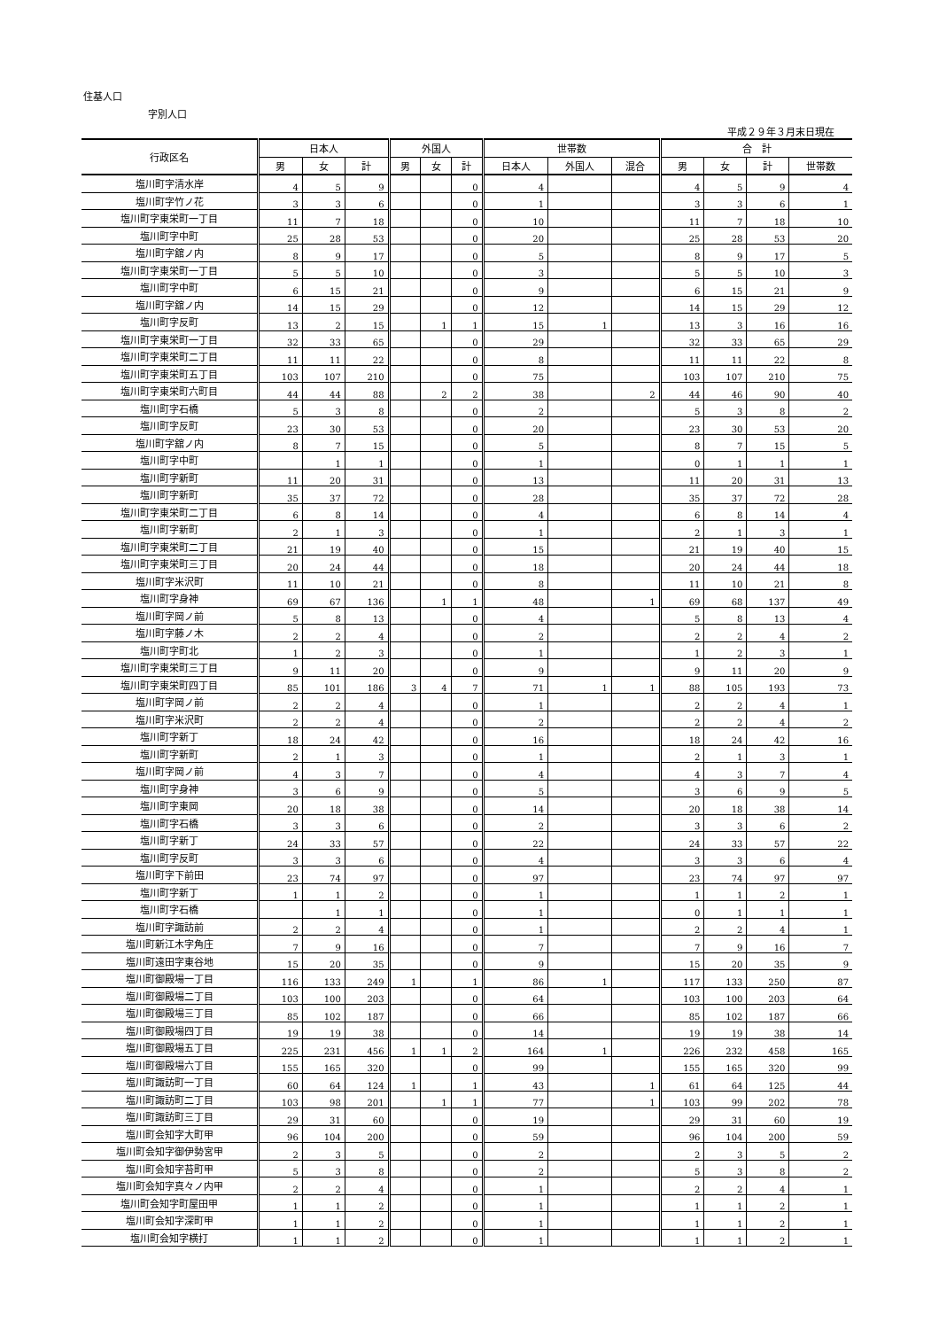住基人口
字別人口
平成２９年３月末日現在
| 行政区名 | 日本人 | | | 外国人 | | | 世帯数 | | | 合 計 | | | |
| --- | --- | --- | --- | --- | --- | --- | --- | --- | --- | --- | --- | --- | --- |
| | 男 | 女 | 計 | 男 | 女 | 計 | 日本人 | 外国人 | 混合 | 男 | 女 | 計 | 世帯数 |
| 塩川町字清水岸 | 4 | 5 | 9 | | | 0 | 4 | | | 4 | 5 | 9 | 4 |
| 塩川町字竹ノ花 | 3 | 3 | 6 | | | 0 | 1 | | | 3 | 3 | 6 | 1 |
| 塩川町字東栄町一丁目 | 11 | 7 | 18 | | | 0 | 10 | | | 11 | 7 | 18 | 10 |
| 塩川町字中町 | 25 | 28 | 53 | | | 0 | 20 | | | 25 | 28 | 53 | 20 |
| 塩川町字舘ノ内 | 8 | 9 | 17 | | | 0 | 5 | | | 8 | 9 | 17 | 5 |
| 塩川町字東栄町一丁目 | 5 | 5 | 10 | | | 0 | 3 | | | 5 | 5 | 10 | 3 |
| 塩川町字中町 | 6 | 15 | 21 | | | 0 | 9 | | | 6 | 15 | 21 | 9 |
| 塩川町字舘ノ内 | 14 | 15 | 29 | | | 0 | 12 | | | 14 | 15 | 29 | 12 |
| 塩川町字反町 | 13 | 2 | 15 | | 1 | 1 | 15 | 1 | | 13 | 3 | 16 | 16 |
| 塩川町字東栄町一丁目 | 32 | 33 | 65 | | | 0 | 29 | | | 32 | 33 | 65 | 29 |
| 塩川町字東栄町二丁目 | 11 | 11 | 22 | | | 0 | 8 | | | 11 | 11 | 22 | 8 |
| 塩川町字東栄町五丁目 | 103 | 107 | 210 | | | 0 | 75 | | | 103 | 107 | 210 | 75 |
| 塩川町字東栄町六町目 | 44 | 44 | 88 | | 2 | 2 | 38 | | 2 | 44 | 46 | 90 | 40 |
| 塩川町字石橋 | 5 | 3 | 8 | | | 0 | 2 | | | 5 | 3 | 8 | 2 |
| 塩川町字反町 | 23 | 30 | 53 | | | 0 | 20 | | | 23 | 30 | 53 | 20 |
| 塩川町字舘ノ内 | 8 | 7 | 15 | | | 0 | 5 | | | 8 | 7 | 15 | 5 |
| 塩川町字中町 | | 1 | 1 | | | 0 | 1 | | | 0 | 1 | 1 | 1 |
| 塩川町字新町 | 11 | 20 | 31 | | | 0 | 13 | | | 11 | 20 | 31 | 13 |
| 塩川町字新町 | 35 | 37 | 72 | | | 0 | 28 | | | 35 | 37 | 72 | 28 |
| 塩川町字東栄町二丁目 | 6 | 8 | 14 | | | 0 | 4 | | | 6 | 8 | 14 | 4 |
| 塩川町字新町 | 2 | 1 | 3 | | | 0 | 1 | | | 2 | 1 | 3 | 1 |
| 塩川町字東栄町二丁目 | 21 | 19 | 40 | | | 0 | 15 | | | 21 | 19 | 40 | 15 |
| 塩川町字東栄町三丁目 | 20 | 24 | 44 | | | 0 | 18 | | | 20 | 24 | 44 | 18 |
| 塩川町字米沢町 | 11 | 10 | 21 | | | 0 | 8 | | | 11 | 10 | 21 | 8 |
| 塩川町字身神 | 69 | 67 | 136 | | 1 | 1 | 48 | | 1 | 69 | 68 | 137 | 49 |
| 塩川町字岡ノ前 | 5 | 8 | 13 | | | 0 | 4 | | | 5 | 8 | 13 | 4 |
| 塩川町字藤ノ木 | 2 | 2 | 4 | | | 0 | 2 | | | 2 | 2 | 4 | 2 |
| 塩川町字町北 | 1 | 2 | 3 | | | 0 | 1 | | | 1 | 2 | 3 | 1 |
| 塩川町字東栄町三丁目 | 9 | 11 | 20 | | | 0 | 9 | | | 9 | 11 | 20 | 9 |
| 塩川町字東栄町四丁目 | 85 | 101 | 186 | 3 | 4 | 7 | 71 | 1 | 1 | 88 | 105 | 193 | 73 |
| 塩川町字岡ノ前 | 2 | 2 | 4 | | | 0 | 1 | | | 2 | 2 | 4 | 1 |
| 塩川町字米沢町 | 2 | 2 | 4 | | | 0 | 2 | | | 2 | 2 | 4 | 2 |
| 塩川町字新丁 | 18 | 24 | 42 | | | 0 | 16 | | | 18 | 24 | 42 | 16 |
| 塩川町字新町 | 2 | 1 | 3 | | | 0 | 1 | | | 2 | 1 | 3 | 1 |
| 塩川町字岡ノ前 | 4 | 3 | 7 | | | 0 | 4 | | | 4 | 3 | 7 | 4 |
| 塩川町字身神 | 3 | 6 | 9 | | | 0 | 5 | | | 3 | 6 | 9 | 5 |
| 塩川町字東岡 | 20 | 18 | 38 | | | 0 | 14 | | | 20 | 18 | 38 | 14 |
| 塩川町字石橋 | 3 | 3 | 6 | | | 0 | 2 | | | 3 | 3 | 6 | 2 |
| 塩川町字新丁 | 24 | 33 | 57 | | | 0 | 22 | | | 24 | 33 | 57 | 22 |
| 塩川町字反町 | 3 | 3 | 6 | | | 0 | 4 | | | 3 | 3 | 6 | 4 |
| 塩川町字下前田 | 23 | 74 | 97 | | | 0 | 97 | | | 23 | 74 | 97 | 97 |
| 塩川町字新丁 | 1 | 1 | 2 | | | 0 | 1 | | | 1 | 1 | 2 | 1 |
| 塩川町字石橋 | | 1 | 1 | | | 0 | 1 | | | 0 | 1 | 1 | 1 |
| 塩川町字諏訪前 | 2 | 2 | 4 | | | 0 | 1 | | | 2 | 2 | 4 | 1 |
| 塩川町新江木字角庄 | 7 | 9 | 16 | | | 0 | 7 | | | 7 | 9 | 16 | 7 |
| 塩川町遠田字東谷地 | 15 | 20 | 35 | | | 0 | 9 | | | 15 | 20 | 35 | 9 |
| 塩川町御殿場一丁目 | 116 | 133 | 249 | 1 | | 1 | 86 | 1 | | 117 | 133 | 250 | 87 |
| 塩川町御殿場二丁目 | 103 | 100 | 203 | | | 0 | 64 | | | 103 | 100 | 203 | 64 |
| 塩川町御殿場三丁目 | 85 | 102 | 187 | | | 0 | 66 | | | 85 | 102 | 187 | 66 |
| 塩川町御殿場四丁目 | 19 | 19 | 38 | | | 0 | 14 | | | 19 | 19 | 38 | 14 |
| 塩川町御殿場五丁目 | 225 | 231 | 456 | 1 | 1 | 2 | 164 | 1 | | 226 | 232 | 458 | 165 |
| 塩川町御殿場六丁目 | 155 | 165 | 320 | | | 0 | 99 | | | 155 | 165 | 320 | 99 |
| 塩川町諏訪町一丁目 | 60 | 64 | 124 | 1 | | 1 | 43 | | 1 | 61 | 64 | 125 | 44 |
| 塩川町諏訪町二丁目 | 103 | 98 | 201 | | 1 | 1 | 77 | | 1 | 103 | 99 | 202 | 78 |
| 塩川町諏訪町三丁目 | 29 | 31 | 60 | | | 0 | 19 | | | 29 | 31 | 60 | 19 |
| 塩川町会知字大町甲 | 96 | 104 | 200 | | | 0 | 59 | | | 96 | 104 | 200 | 59 |
| 塩川町会知字御伊勢宮甲 | 2 | 3 | 5 | | | 0 | 2 | | | 2 | 3 | 5 | 2 |
| 塩川町会知字苔町甲 | 5 | 3 | 8 | | | 0 | 2 | | | 5 | 3 | 8 | 2 |
| 塩川町会知字真々ノ内甲 | 2 | 2 | 4 | | | 0 | 1 | | | 2 | 2 | 4 | 1 |
| 塩川町会知字町屋田甲 | 1 | 1 | 2 | | | 0 | 1 | | | 1 | 1 | 2 | 1 |
| 塩川町会知字深町甲 | 1 | 1 | 2 | | | 0 | 1 | | | 1 | 1 | 2 | 1 |
| 塩川町会知字横打 | 1 | 1 | 2 | | | 0 | 1 | | | 1 | 1 | 2 | 1 |